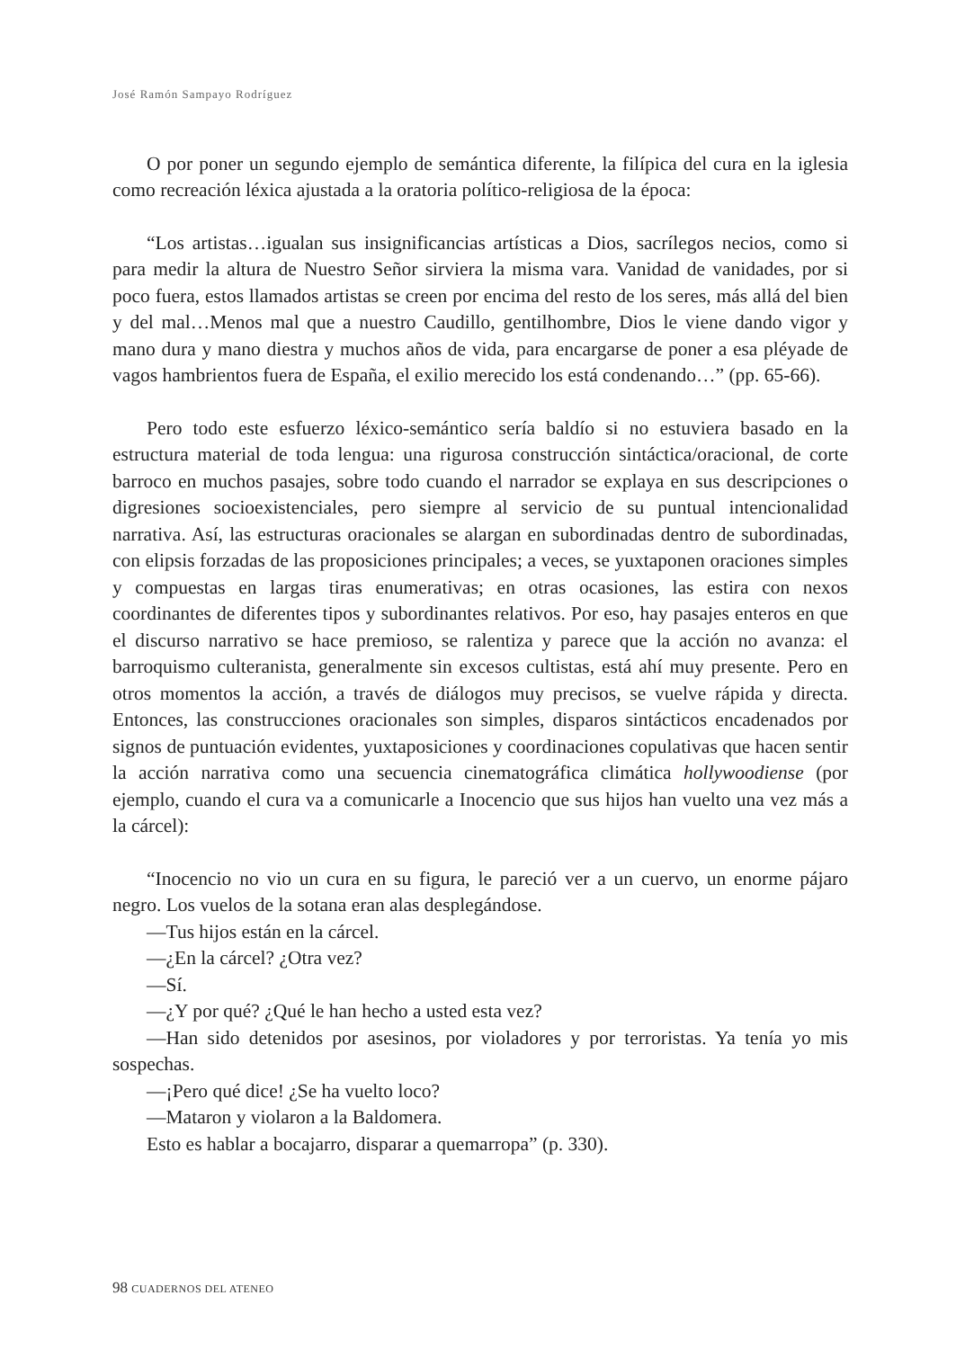José Ramón Sampayo Rodríguez
O por poner un segundo ejemplo de semántica diferente, la filípica del cura en la iglesia como recreación léxica ajustada a la oratoria político-religiosa de la época:
“Los artistas…igualan sus insignificancias artísticas a Dios, sacrílegos necios, como si para medir la altura de Nuestro Señor sirviera la misma vara. Vanidad de vanidades, por si poco fuera, estos llamados artistas se creen por encima del resto de los seres, más allá del bien y del mal…Menos mal que a nuestro Caudillo, gentilhombre, Dios le viene dando vigor y mano dura y mano diestra y muchos años de vida, para encargarse de poner a esa pléyade de vagos hambrientos fuera de España, el exilio merecido los está condenando…” (pp. 65-66).
Pero todo este esfuerzo léxico-semántico sería baldío si no estuviera basado en la estructura material de toda lengua: una rigurosa construcción sintáctica/oracional, de corte barroco en muchos pasajes, sobre todo cuando el narrador se explaya en sus descripciones o digresiones socioexistenciales, pero siempre al servicio de su puntual intencionalidad narrativa. Así, las estructuras oracionales se alargan en subordinadas dentro de subordinadas, con elipsis forzadas de las proposiciones principales; a veces, se yuxtaponen oraciones simples y compuestas en largas tiras enumerativas; en otras ocasiones, las estira con nexos coordinantes de diferentes tipos y subordinantes relativos. Por eso, hay pasajes enteros en que el discurso narrativo se hace premioso, se ralentiza y parece que la acción no avanza: el barroquismo culteranista, generalmente sin excesos cultistas, está ahí muy presente. Pero en otros momentos la acción, a través de diálogos muy precisos, se vuelve rápida y directa. Entonces, las construcciones oracionales son simples, disparos sintácticos encadenados por signos de puntuación evidentes, yuxtaposiciones y coordinaciones copulativas que hacen sentir la acción narrativa como una secuencia cinematográfica climática hollywoodiense (por ejemplo, cuando el cura va a comunicarle a Inocencio que sus hijos han vuelto una vez más a la cárcel):
“Inocencio no vio un cura en su figura, le pareció ver a un cuervo, un enorme pájaro negro. Los vuelos de la sotana eran alas desplegándose.
—Tus hijos están en la cárcel.
—¿En la cárcel? ¿Otra vez?
—Sí.
—¿Y por qué? ¿Qué le han hecho a usted esta vez?
—Han sido detenidos por asesinos, por violadores y por terroristas. Ya tenía yo mis sospechas.
—¡Pero qué dice! ¿Se ha vuelto loco?
—Mataron y violaron a la Baldomera.
Esto es hablar a bocajarro, disparar a quemarropa” (p. 330).
98 CUADERNOS DEL ATENEO